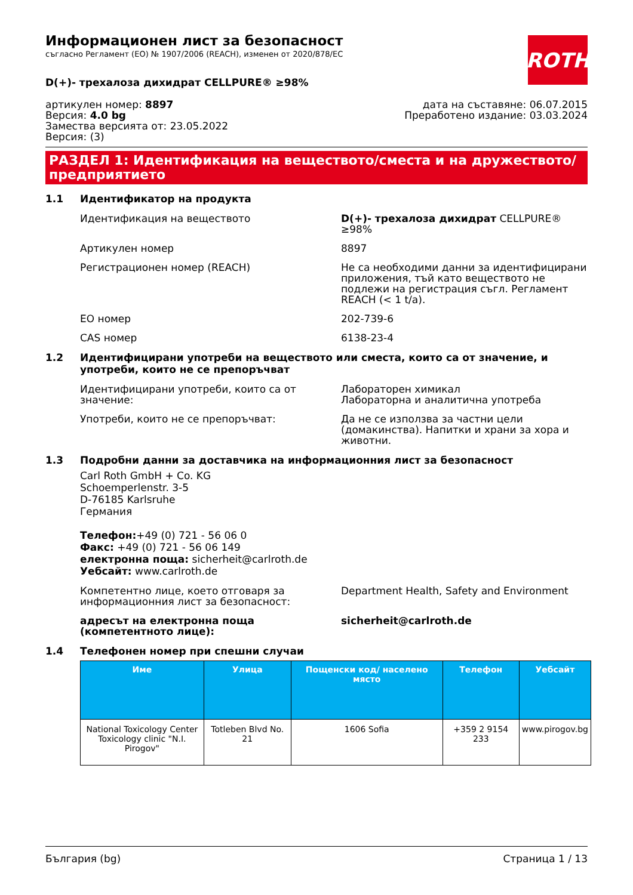ROTH
Информационен лист за безопасност
съгласно Регламент (ЕО) № 1907/2006 (REACH), изменен от 2020/878/ЕС
D(+)- трехалоза дихидрат CELLPURE® ≥98%
артикулен номер: 8897
Версия: 4.0 bg
Замества версията от: 23.05.2022
Версия: (3)
дата на съставяне: 06.07.2015
Преработено издание: 03.03.2024
РАЗДЕЛ 1: Идентификация на веществото/сместа и на дружеството/ предприятието
1.1 Идентификатор на продукта
Идентификация на веществото D(+)- трехалоза дихидрат CELLPURE® ≥98%
Артикулен номер 8897
Регистрационен номер (REACH) Не са необходими данни за идентифицирани приложения, тъй като веществото не подлежи на регистрация съгл. Регламент REACH (< 1 t/a).
ЕО номер 202-739-6
CAS номер 6138-23-4
1.2 Идентифицирани употреби на веществото или сместа, които са от значение, и употреби, които не се препоръчват
Идентифицирани употреби, които са от значение:
Лабораторен химикал
Лабораторна и аналитична употреба
Употреби, които не се препоръчват: Да не се използва за частни цели (домакинства). Напитки и храни за хора и животни.
1.3 Подробни данни за доставчика на информационния лист за безопасност
Carl Roth GmbH + Co. KG
Schoemperlenstr. 3-5
D-76185 Karlsruhe
Германия
Телефон:+49 (0) 721 - 56 06 0
Факс: +49 (0) 721 - 56 06 149
електронна поща: sicherheit@carlroth.de
Уебсайт: www.carlroth.de
Компетентно лице, което отговаря за информационния лист за безопасност:
Department Health, Safety and Environment
адресът на електронна поща (компетентното лице):
sicherheit@carlroth.de
1.4 Телефонен номер при спешни случаи
| Име | Улица | Пощенски код/ населено място | Телефон | Уебсайт |
| --- | --- | --- | --- | --- |
| National Toxicology Center Toxicology clinic "N.I. Pirogov" | Totleben Blvd No. 21 | 1606 Sofia | +359 2 9154 233 | www.pirogov.bg |
България (bg) Страница 1 / 13